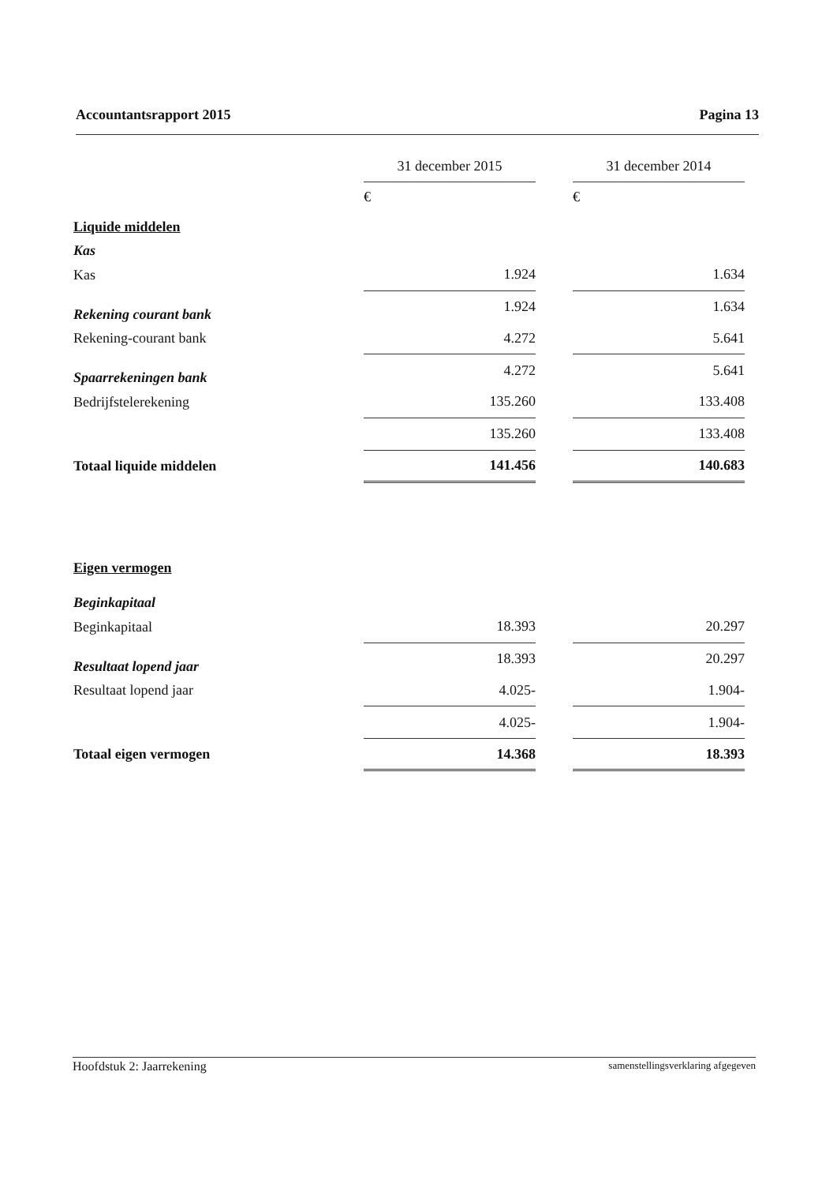Accountantsrapport 2015 Pagina 13
| | 31 december 2015 | | 31 december 2014 |
| | € | | € |
| Liquide middelen | | | |
| Kas | | | |
| Kas | 1.924 | | 1.634 |
| Rekening courant bank | 1.924 | | 1.634 |
| Rekening-courant bank | 4.272 | | 5.641 |
| Spaarrekeningen bank | 4.272 | | 5.641 |
| Bedrijfstelerekening | 135.260 | | 133.408 |
| | 135.260 | | 133.408 |
| Totaal liquide middelen | 141.456 | | 140.683 |
| Eigen vermogen | | | |
| Beginkapitaal | | | |
| Beginkapitaal | 18.393 | | 20.297 |
| Resultaat lopend jaar | 18.393 | | 20.297 |
| Resultaat lopend jaar | 4.025- | | 1.904- |
| | 4.025- | | 1.904- |
| Totaal eigen vermogen | 14.368 | | 18.393 |
Hoofdstuk 2: Jaarrekening samenstellingsverklaring afgegeven